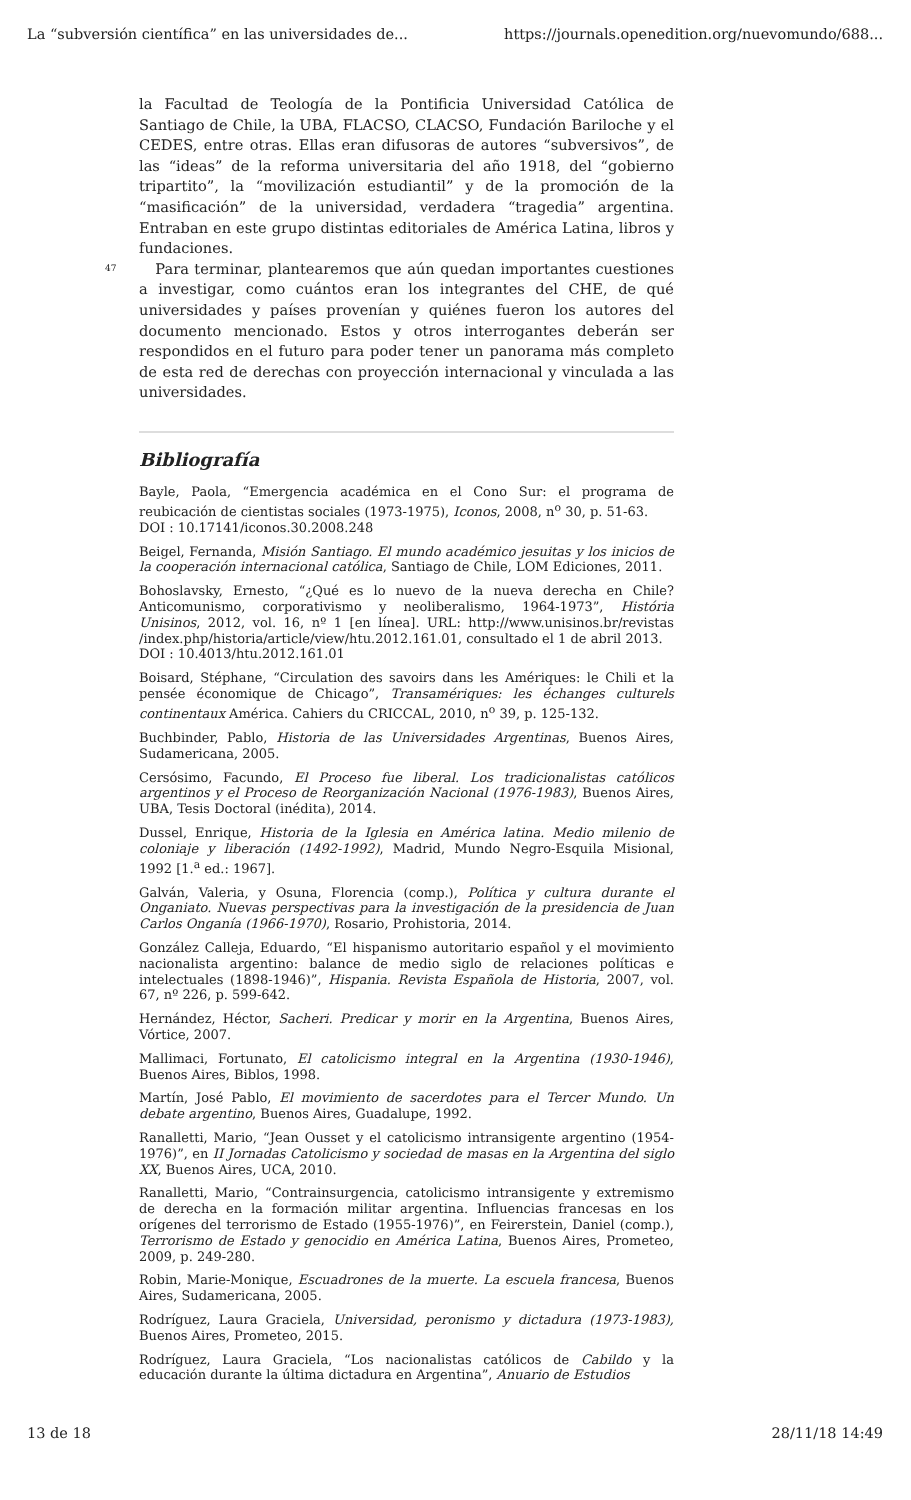La “subversión científica” en las universidades de... https://journals.openedition.org/nuevomundo/688...
la Facultad de Teología de la Pontificia Universidad Católica de Santiago de Chile, la UBA, FLACSO, CLACSO, Fundación Bariloche y el CEDES, entre otras. Ellas eran difusoras de autores “subversivos”, de las “ideas” de la reforma universitaria del año 1918, del “gobierno tripartito”, la “movilización estudiantil” y de la promoción de la “masificación” de la universidad, verdadera “tragedia” argentina. Entraban en este grupo distintas editoriales de América Latina, libros y fundaciones.
47
Para terminar, plantearemos que aún quedan importantes cuestiones a investigar, como cuántos eran los integrantes del CHE, de qué universidades y países provenían y quiénes fueron los autores del documento mencionado. Estos y otros interrogantes deberán ser respondidos en el futuro para poder tener un panorama más completo de esta red de derechas con proyección internacional y vinculada a las universidades.
Bibliografía
Bayle, Paola, “Emergencia académica en el Cono Sur: el programa de reubicación de cientistas sociales (1973-1975), Iconos, 2008, n<sup>o</sup> 30, p. 51-63.
DOI : 10.17141/iconos.30.2008.248
Beigel, Fernanda, Misión Santiago. El mundo académico jesuitas y los inicios de la cooperación internacional católica, Santiago de Chile, LOM Ediciones, 2011.
Bohoslavsky, Ernesto, “¿Qué es lo nuevo de la nueva derecha en Chile? Anticomunismo, corporativismo y neoliberalismo, 1964-1973”, História Unisinos, 2012, vol. 16, nº 1 [en línea]. URL: http://www.unisinos.br/revistas /index.php/historia/article/view/htu.2012.161.01, consultado el 1 de abril 2013.
DOI : 10.4013/htu.2012.161.01
Boisard, Stéphane, “Circulation des savoirs dans les Amériques: le Chili et la pensée économique de Chicago”, Transamériques: les échanges culturels continentaux América. Cahiers du CRICCAL, 2010, n<sup>o</sup> 39, p. 125-132.
Buchbinder, Pablo, Historia de las Universidades Argentinas, Buenos Aires, Sudamericana, 2005.
Cersósimo, Facundo, El Proceso fue liberal. Los tradicionalistas católicos argentinos y el Proceso de Reorganización Nacional (1976-1983), Buenos Aires, UBA, Tesis Doctoral (inédita), 2014.
Dussel, Enrique, Historia de la Iglesia en América latina. Medio milenio de coloniaje y liberación (1492-1992), Madrid, Mundo Negro-Esquila Misional, 1992 [1.<sup>a</sup> ed.: 1967].
Galván, Valeria, y Osuna, Florencia (comp.), Política y cultura durante el Onganiato. Nuevas perspectivas para la investigación de la presidencia de Juan Carlos Onganía (1966-1970), Rosario, Prohistoria, 2014.
González Calleja, Eduardo, “El hispanismo autoritario español y el movimiento nacionalista argentino: balance de medio siglo de relaciones políticas e intelectuales (1898-1946)”, Hispania. Revista Española de Historia, 2007, vol. 67, nº 226, p. 599-642.
Hernández, Héctor, Sacheri. Predicar y morir en la Argentina, Buenos Aires, Vórtice, 2007.
Mallimaci, Fortunato, El catolicismo integral en la Argentina (1930-1946), Buenos Aires, Biblos, 1998.
Martín, José Pablo, El movimiento de sacerdotes para el Tercer Mundo. Un debate argentino, Buenos Aires, Guadalupe, 1992.
Ranalletti, Mario, “Jean Ousset y el catolicismo intransigente argentino (1954-1976)”, en II Jornadas Catolicismo y sociedad de masas en la Argentina del siglo XX, Buenos Aires, UCA, 2010.
Ranalletti, Mario, “Contrainsurgencia, catolicismo intransigente y extremismo de derecha en la formación militar argentina. Influencias francesas en los orígenes del terrorismo de Estado (1955-1976)”, en Feirerstein, Daniel (comp.), Terrorismo de Estado y genocidio en América Latina, Buenos Aires, Prometeo, 2009, p. 249-280.
Robin, Marie-Monique, Escuadrones de la muerte. La escuela francesa, Buenos Aires, Sudamericana, 2005.
Rodríguez, Laura Graciela, Universidad, peronismo y dictadura (1973-1983), Buenos Aires, Prometeo, 2015.
Rodríguez, Laura Graciela, “Los nacionalistas católicos de Cabildo y la educación durante la última dictadura en Argentina”, Anuario de Estudios
13 de 18 28/11/18 14:49